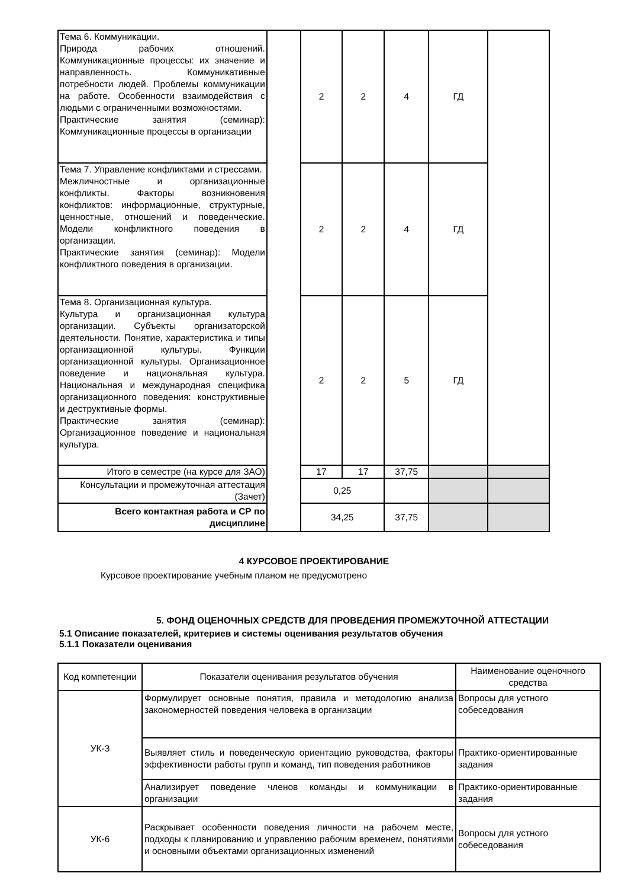| Тема 6. Коммуникации. Природа рабочих отношений. Коммуникационные процессы: их значение и направленность. Коммуникативные потребности людей. Проблемы коммуникации на работе. Особенности взаимодействия с людьми с ограниченными возможностями. Практические занятия (семинар): Коммуникационные процессы в организации | | 2 | 2 | 4 | ГД | |
| Тема 7. Управление конфликтами и стрессами. Межличностные и организационные конфликты. Факторы возникновения конфликтов: информационные, структурные, ценностные, отношений и поведенческие. Модели конфликтного поведения в организации. Практические занятия (семинар): Модели конфликтного поведения в организации. | | 2 | 2 | 4 | ГД | |
| Тема 8. Организационная культура. Культура и организационная культура организации. Субъекты организаторской деятельности. Понятие, характеристика и типы организационной культуры. Функции организационной культуры. Организационное поведение и национальная культура. Национальная и международная специфика организационного поведения: конструктивные и деструктивные формы. Практические занятия (семинар): Организационное поведение и национальная культура. | | 2 | 2 | 5 | ГД | |
| Итого в семестре (на курсе для ЗАО) | | 17 | 17 | 37,75 | | |
| Консультации и промежуточная аттестация (Зачет) | | 0,25 | | | | |
| Всего контактная работа и СР по дисциплине | | 34,25 | | 37,75 | | |
4 КУРСОВОЕ ПРОЕКТИРОВАНИЕ
Курсовое проектирование учебным планом не предусмотрено
5. ФОНД ОЦЕНОЧНЫХ СРЕДСТВ ДЛЯ ПРОВЕДЕНИЯ ПРОМЕЖУТОЧНОЙ АТТЕСТАЦИИ
5.1 Описание показателей, критериев и системы оценивания результатов обучения
5.1.1 Показатели оценивания
| Код компетенции | Показатели оценивания результатов обучения | Наименование оценочного средства |
| --- | --- | --- |
| УК-3 | Формулирует основные понятия, правила и методологию анализа закономерностей поведения человека в организации | Вопросы для устного собеседования |
| | Выявляет стиль и поведенческую ориентацию руководства, факторы эффективности работы групп и команд, тип поведения работников | Практико-ориентированные задания |
| | Анализирует поведение членов команды и коммуникации в организации | Практико-ориентированные задания |
| УК-6 | Раскрывает особенности поведения личности на рабочем месте, подходы к планированию и управлению рабочим временем, понятиями и основными объектами организационных изменений | Вопросы для устного собеседования |